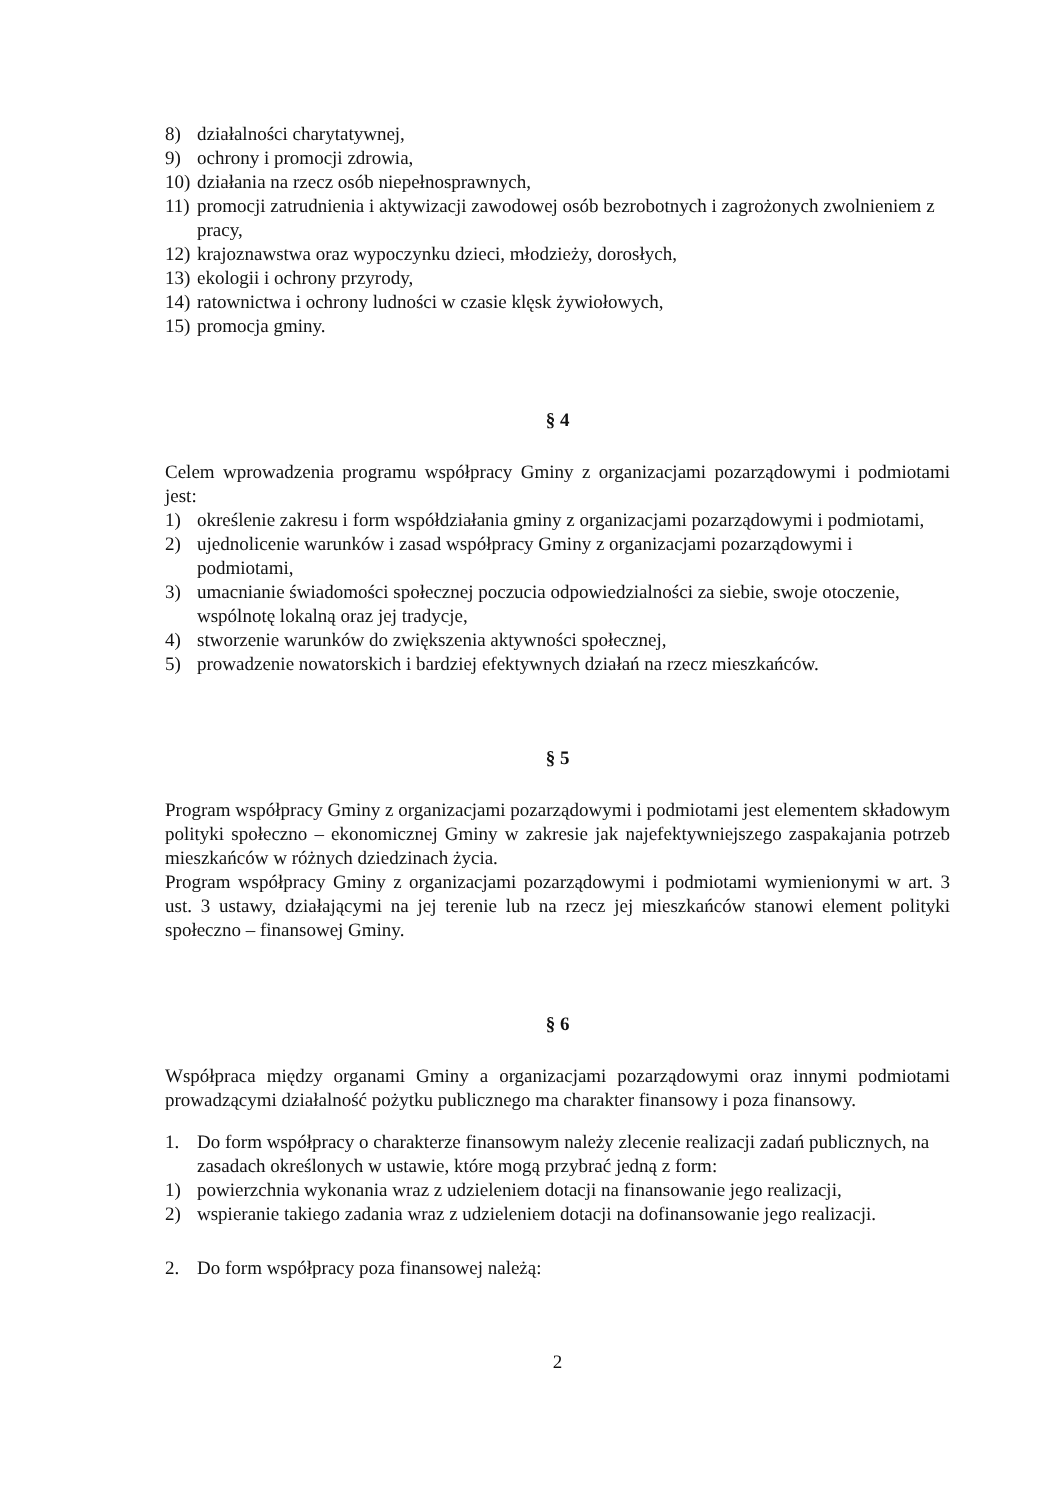8) działalności charytatywnej,
9) ochrony i promocji zdrowia,
10) działania na rzecz osób niepełnosprawnych,
11) promocji zatrudnienia i aktywizacji zawodowej osób bezrobotnych i zagrożonych zwolnieniem z pracy,
12) krajoznawstwa oraz wypoczynku dzieci, młodzieży, dorosłych,
13) ekologii i ochrony przyrody,
14) ratownictwa i ochrony ludności w czasie klęsk żywiołowych,
15) promocja gminy.
§ 4
Celem wprowadzenia programu współpracy Gminy z organizacjami pozarządowymi i podmiotami jest:
1) określenie zakresu i form współdziałania gminy z organizacjami pozarządowymi i podmiotami,
2) ujednolicenie warunków i zasad współpracy Gminy z organizacjami pozarządowymi i podmiotami,
3) umacnianie świadomości społecznej poczucia odpowiedzialności za siebie, swoje otoczenie, wspólnotę lokalną oraz jej tradycje,
4) stworzenie warunków do zwiększenia aktywności społecznej,
5) prowadzenie nowatorskich i bardziej efektywnych działań na rzecz mieszkańców.
§ 5
Program współpracy Gminy z organizacjami pozarządowymi i podmiotami jest elementem składowym polityki społeczno – ekonomicznej Gminy w zakresie jak najefektywniejszego zaspakajania potrzeb mieszkańców w różnych dziedzinach życia.
Program współpracy Gminy z organizacjami pozarządowymi i podmiotami wymienionymi w art. 3 ust. 3 ustawy, działającymi na jej terenie lub na rzecz jej mieszkańców stanowi element polityki społeczno – finansowej Gminy.
§ 6
Współpraca między organami Gminy a organizacjami pozarządowymi oraz innymi podmiotami prowadzącymi działalność pożytku publicznego ma charakter finansowy i poza finansowy.
1. Do form współpracy o charakterze finansowym należy zlecenie realizacji zadań publicznych, na zasadach określonych w ustawie, które mogą przybrać jedną z form:
1) powierzchnia wykonania wraz z udzieleniem dotacji na finansowanie jego realizacji,
2) wspieranie takiego zadania wraz z udzieleniem dotacji na dofinansowanie jego realizacji.
2. Do form współpracy poza finansowej należą:
2